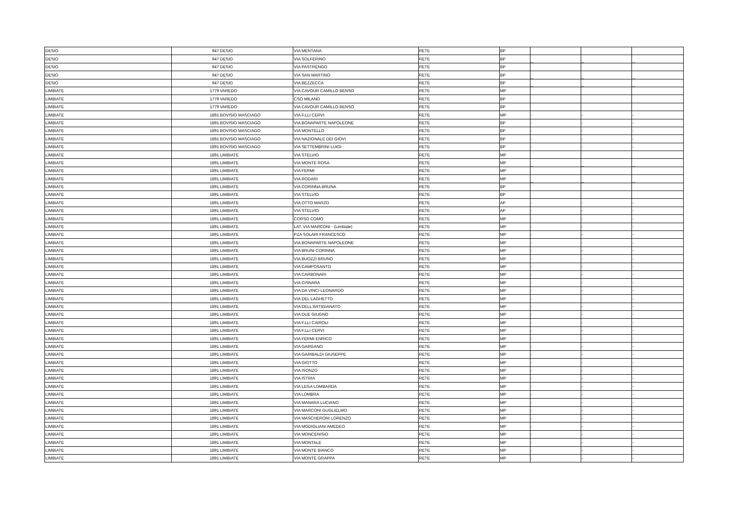| DESIO | 947 | DESIO | VIA MENTANA | RETE | BP | _ | _ | _ |
| DESIO | 947 | DESIO | VIA SOLFERINO | RETE | BP | _ | _ | _ |
| DESIO | 947 | DESIO | VIA PASTRENGO | RETE | BP | _ | _ | _ |
| DESIO | 947 | DESIO | VIA SAN MARTINO | RETE | BP | _ | _ | _ |
| DESIO | 947 | DESIO | VIA BEZZECCA | RETE | BP | _ | _ | _ |
| LIMBIATE | 1779 | VAREDO | VIA CAVOUR CAMILLO BENSO | RETE | MP | | | |
| LIMBIATE | 1779 | VAREDO | CSO MILANO | RETE | BP | | | |
| LIMBIATE | 1779 | VAREDO | VIA CAVOUR CAMILLO BENSO | RETE | BP | | | |
| LIMBIATE | 1891 | BOVISIO MASCIAGO | VIA F.LLI CERVI | RETE | MP | - | - | - |
| LIMBIATE | 1891 | BOVISIO MASCIAGO | VIA BONAPARTE NAPOLEONE | RETE | BP | - | - | - |
| LIMBIATE | 1891 | BOVISIO MASCIAGO | VIA MONTELLO | RETE | BP | - | - | - |
| LIMBIATE | 1891 | BOVISIO MASCIAGO | VIA NAZIONALE DEI GIOVI | RETE | BP | - | - | - |
| LIMBIATE | 1891 | BOVISIO MASCIAGO | VIA SETTEMBRINI LUIGI | RETE | BP | - | - | - |
| LIMBIATE | 1891 | LIMBIATE | VIA STELVIO | RETE | MP | _ | _ | _ |
| LIMBIATE | 1891 | LIMBIATE | VIA MONTE ROSA | RETE | MP | _ | _ | _ |
| LIMBIATE | 1891 | LIMBIATE | VIA FERMI | RETE | MP | _ | _ | _ |
| LIMBIATE | 1891 | LIMBIATE | VIA RODARI | RETE | MP | _ | _ | _ |
| LIMBIATE | 1891 | LIMBIATE | VIA CORINNA BRUNA | RETE | BP | _ | _ | _ |
| LIMBIATE | 1891 | LIMBIATE | VIA STELVIO | RETE | BP | _ | _ | _ |
| LIMBIATE | 1891 | LIMBIATE | VIA OTTO MARZO | RETE | AP | - | - | - |
| LIMBIATE | 1891 | LIMBIATE | VIA STELVIO | RETE | AP | - | - | - |
| LIMBIATE | 1891 | LIMBIATE | CORSO COMO | RETE | MP | - | - | - |
| LIMBIATE | 1891 | LIMBIATE | LAT. VIA MARCONI - (Limbiate) | RETE | MP | - | - | - |
| LIMBIATE | 1891 | LIMBIATE | PZA SOLARI FRANCESCO | RETE | MP | - | - | - |
| LIMBIATE | 1891 | LIMBIATE | VIA BONAPARTE NAPOLEONE | RETE | MP | - | - | - |
| LIMBIATE | 1891 | LIMBIATE | VIA BRUNI CORINNA | RETE | MP | - | - | - |
| LIMBIATE | 1891 | LIMBIATE | VIA BUOZZI BRUNO | RETE | MP | - | - | - |
| LIMBIATE | 1891 | LIMBIATE | VIA CAMPOSANTO | RETE | MP | - | - | - |
| LIMBIATE | 1891 | LIMBIATE | VIA CARBONARI | RETE | MP | - | - | - |
| LIMBIATE | 1891 | LIMBIATE | VIA CISNARA | RETE | MP | - | - | - |
| LIMBIATE | 1891 | LIMBIATE | VIA DA VINCI LEONARDO | RETE | MP | - | - | - |
| LIMBIATE | 1891 | LIMBIATE | VIA DEL LAGHETTO | RETE | MP | - | - | - |
| LIMBIATE | 1891 | LIMBIATE | VIA DELL'ARTIGIANATO | RETE | MP | - | - | - |
| LIMBIATE | 1891 | LIMBIATE | VIA DUE GIUGNO | RETE | MP | - | - | - |
| LIMBIATE | 1891 | LIMBIATE | VIA F.LLI CAIROLI | RETE | MP | - | - | - |
| LIMBIATE | 1891 | LIMBIATE | VIA F.LLI CERVI | RETE | MP | - | - | - |
| LIMBIATE | 1891 | LIMBIATE | VIA FERMI ENRICO | RETE | MP | - | - | - |
| LIMBIATE | 1891 | LIMBIATE | VIA GARGANO | RETE | MP | - | - | - |
| LIMBIATE | 1891 | LIMBIATE | VIA GARIBALDI GIUSEPPE | RETE | MP | - | - | - |
| LIMBIATE | 1891 | LIMBIATE | VIA GIOTTO | RETE | MP | - | - | - |
| LIMBIATE | 1891 | LIMBIATE | VIA ISONZO | RETE | MP | - | - | - |
| LIMBIATE | 1891 | LIMBIATE | VIA ISTRIA | RETE | MP | - | - | - |
| LIMBIATE | 1891 | LIMBIATE | VIA LEGA LOMBARDA | RETE | MP | - | - | - |
| LIMBIATE | 1891 | LIMBIATE | VIA LOMBRA | RETE | MP | - | - | - |
| LIMBIATE | 1891 | LIMBIATE | VIA MANARA LUCIANO | RETE | MP | - | - | - |
| LIMBIATE | 1891 | LIMBIATE | VIA MARCONI GUGLIELMO | RETE | MP | - | - | - |
| LIMBIATE | 1891 | LIMBIATE | VIA MASCHERONI LORENZO | RETE | MP | - | - | - |
| LIMBIATE | 1891 | LIMBIATE | VIA MODIGLIANI AMEDEO | RETE | MP | - | - | - |
| LIMBIATE | 1891 | LIMBIATE | VIA MONCENISIO | RETE | MP | - | - | - |
| LIMBIATE | 1891 | LIMBIATE | VIA MONTALE | RETE | MP | - | - | - |
| LIMBIATE | 1891 | LIMBIATE | VIA MONTE BIANCO | RETE | MP | - | - | - |
| LIMBIATE | 1891 | LIMBIATE | VIA MONTE GRAPPA | RETE | MP | - | - | - |